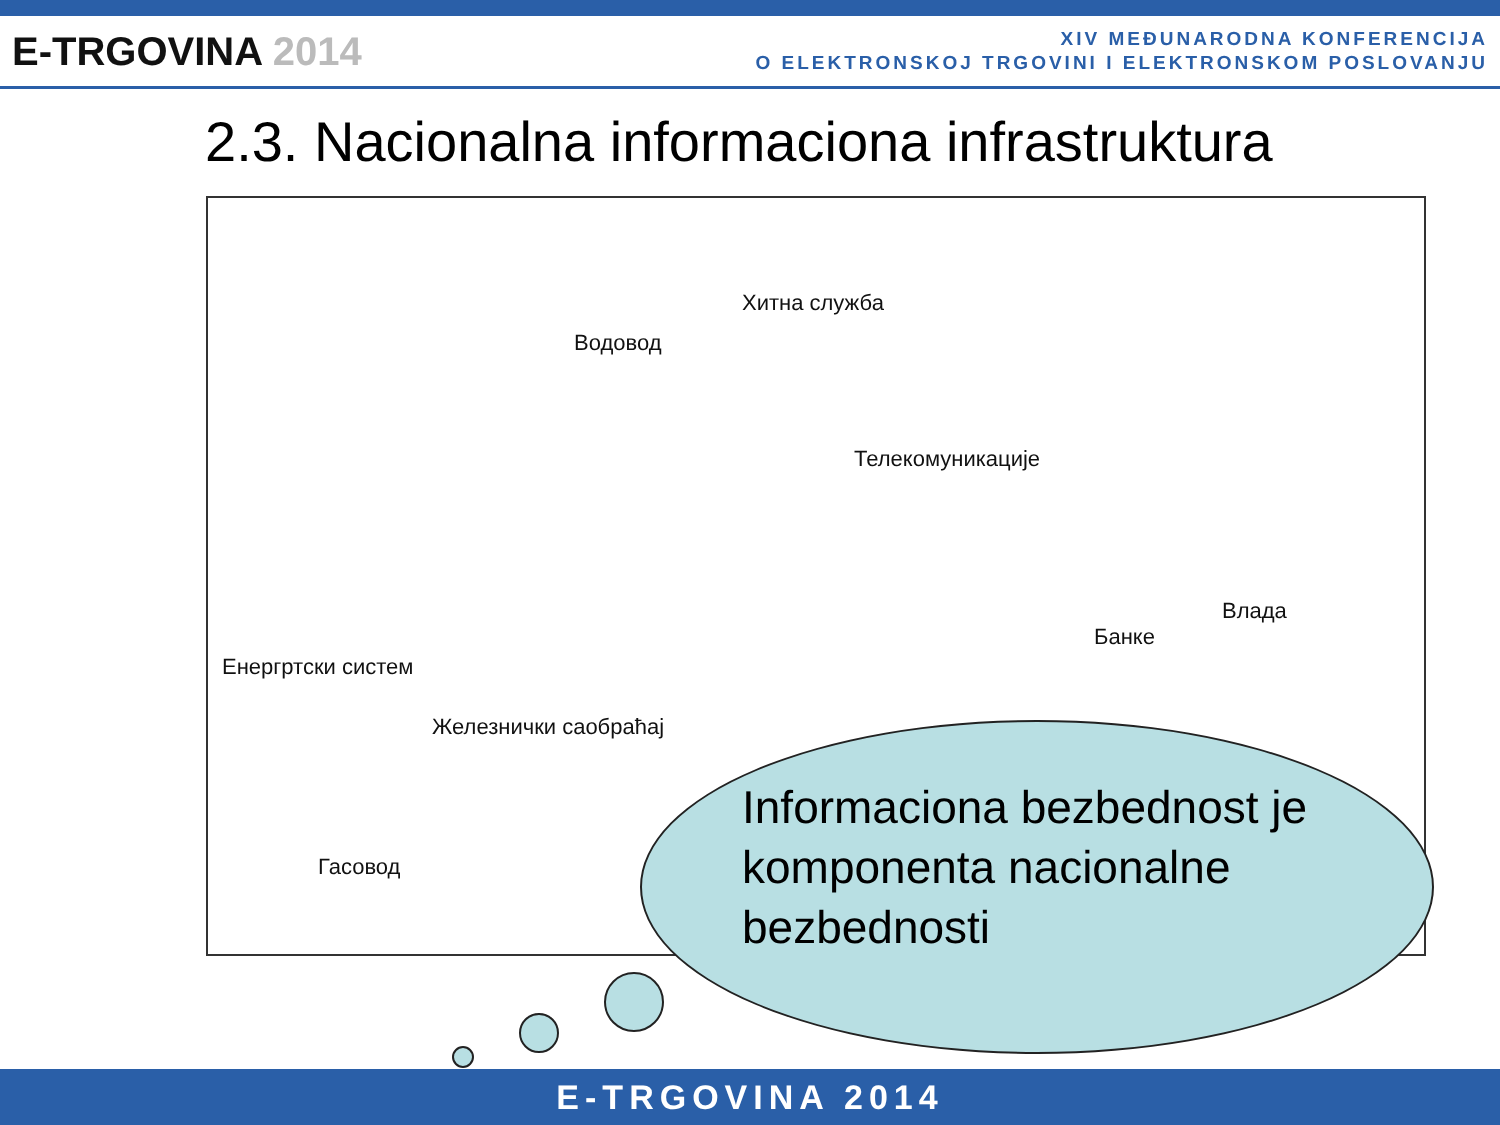E-TRGOVINA 2014
XIV MEĐUNARODNA KONFERENCIJA
O ELEKTRONSKOJ TRGOVINI I ELEKTRONSKOM POSLOVANJU
2.3. Nacionalna informaciona infrastruktura
Хитна служба
Водовод
Телекомуникације
Енергртски систем
Влада
Банке
Железнички саобраћај
Гасовод
Informaciona bezbednost je
komponenta nacionalne
bezbednosti
E-TRGOVINA 2014